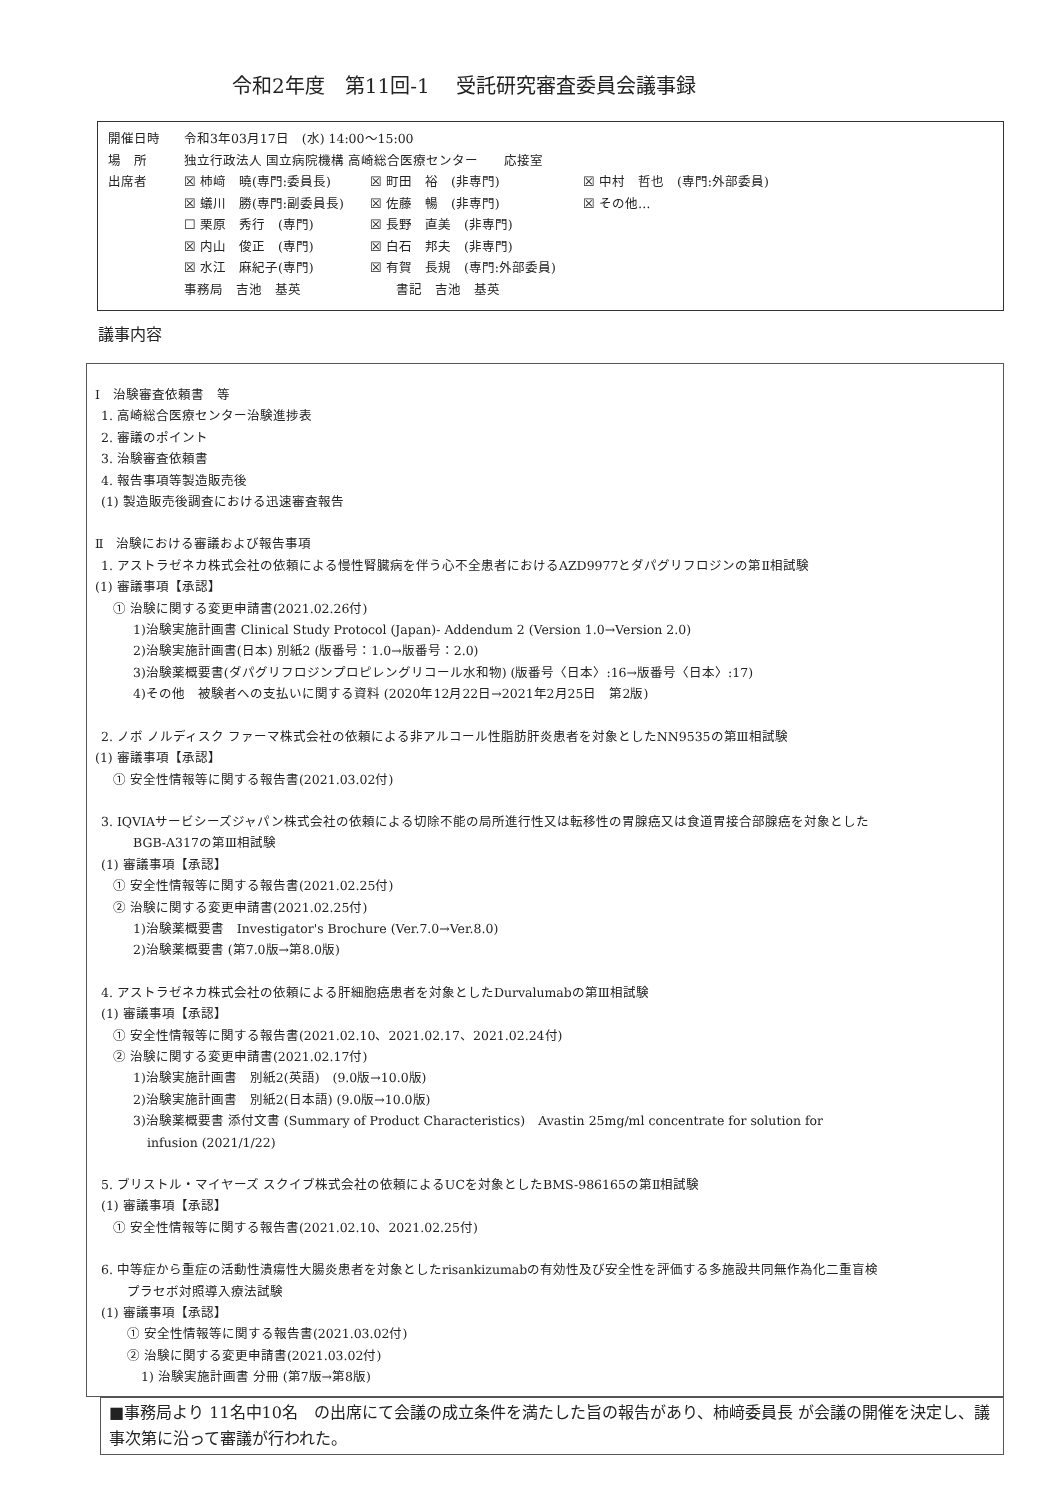令和2年度　第11回-1　 受託研究審査委員会議事録
開催日時 令和3年03月17日　(水) 14:00～15:00
場　所 独立行政法人 国立病院機構 高崎総合医療センター　　応接室
出席者 ☒ 柿﨑　曉(専門:委員長) ☒ 町田　裕　(非専門) ☒ 中村　哲也　(専門:外部委員) ☒ 蟻川　勝(専門:副委員長) ☒ 佐藤　暢　(非専門) ☒ その他… ☐ 栗原　秀行　(専門) ☒ 長野　直美　(非専門) ☒ 内山　俊正　(専門) ☒ 白石　邦夫　(非専門) ☒ 水江　麻紀子(専門) ☒ 有賀　長規　(専門:外部委員) 事務局　吉池　基英　　書記　吉池　基英
議事内容
Ⅰ　治験審査依頼書　等
1. 高崎総合医療センター治験進捗表
2. 審議のポイント
3. 治験審査依頼書
4. 報告事項等製造販売後
(1) 製造販売後調査における迅速審査報告
Ⅱ　治験における審議および報告事項
1. アストラゼネカ株式会社の依頼による慢性腎臓病を伴う心不全患者におけるAZD9977とダパグリフロジンの第Ⅱ相試験
(1) 審議事項【承認】
① 治験に関する変更申請書(2021.02.26付)
1)治験実施計画書 Clinical Study Protocol (Japan)- Addendum 2 (Version 1.0→Version 2.0)
2)治験実施計画書(日本) 別紙2 (版番号：1.0→版番号：2.0)
3)治験薬概要書(ダパグリフロジンプロピレングリコール水和物) (版番号〈日本〉:16→版番号〈日本〉:17)
4)その他　被験者への支払いに関する資料 (2020年12月22日→2021年2月25日　第2版)
2. ノボ ノルディスク ファーマ株式会社の依頼による非アルコール性脂肪肝炎患者を対象としたNN9535の第Ⅲ相試験
(1) 審議事項【承認】
① 安全性情報等に関する報告書(2021.03.02付)
3. IQVIAサービシーズジャパン株式会社の依頼による切除不能の局所進行性又は転移性の胃腺癌又は食道胃接合部腺癌を対象とした
BGB-A317の第Ⅲ相試験
(1) 審議事項【承認】
① 安全性情報等に関する報告書(2021.02.25付)
② 治験に関する変更申請書(2021.02.25付)
1)治験薬概要書　Investigator's Brochure (Ver.7.0→Ver.8.0)
2)治験薬概要書 (第7.0版→第8.0版)
4. アストラゼネカ株式会社の依頼による肝細胞癌患者を対象としたDurvalumabの第Ⅲ相試験
(1) 審議事項【承認】
① 安全性情報等に関する報告書(2021.02.10、2021.02.17、2021.02.24付)
② 治験に関する変更申請書(2021.02.17付)
1)治験実施計画書　別紙2(英語)　(9.0版→10.0版)
2)治験実施計画書　別紙2(日本語) (9.0版→10.0版)
3)治験薬概要書 添付文書 (Summary of Product Characteristics)　Avastin 25mg/ml concentrate for solution for
infusion (2021/1/22)
5. ブリストル・マイヤーズ スクイブ株式会社の依頼によるUCを対象としたBMS-986165の第Ⅱ相試験
(1) 審議事項【承認】
① 安全性情報等に関する報告書(2021.02.10、2021.02.25付)
6. 中等症から重症の活動性潰瘍性大腸炎患者を対象としたrisankizumabの有効性及び安全性を評価する多施設共同無作為化二重盲検
プラセボ対照導入療法試験
(1) 審議事項【承認】
① 安全性情報等に関する報告書(2021.03.02付)
② 治験に関する変更申請書(2021.03.02付)
1) 治験実施計画書 分冊 (第7版→第8版)
■事務局より 11名中10名　の出席にて会議の成立条件を満たした旨の報告があり、柿﨑委員長 が会議の開催を決定し、議事次第に沿って審議が行われた。